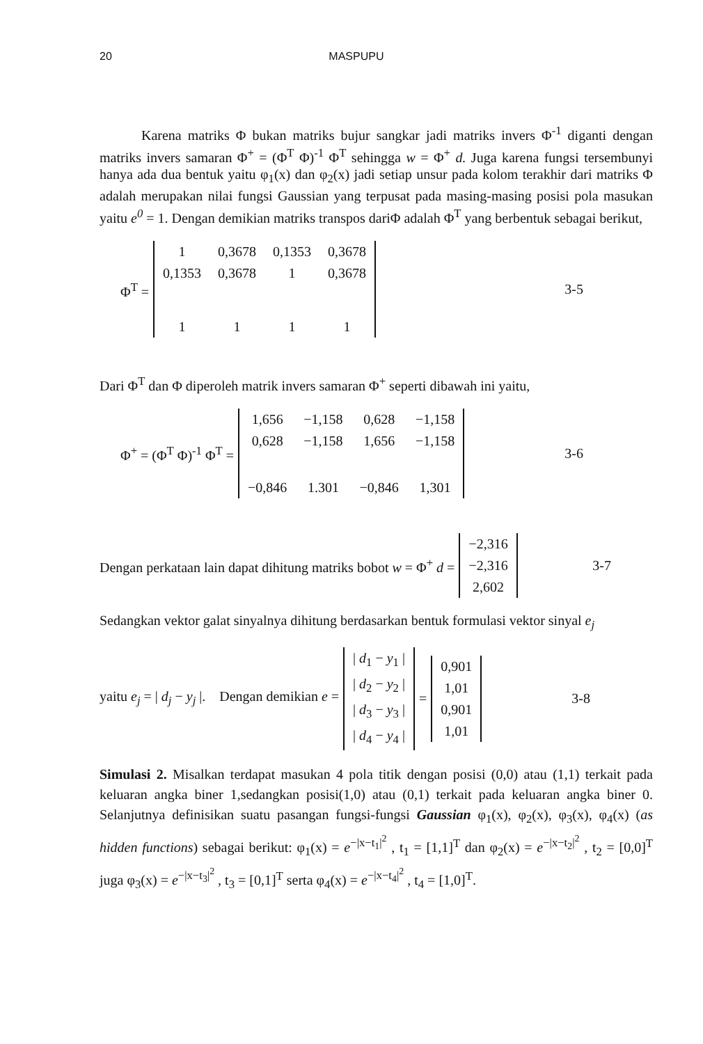20 MASPUPU
Karena matriks Φ bukan matriks bujur sangkar jadi matriks invers Φ<sup>-1</sup> diganti dengan matriks invers samaran Φ<sup>+</sup> = (Φ<sup>T</sup> Φ)<sup>-1</sup> Φ<sup>T</sup> sehingga w = Φ<sup>+</sup> d. Juga karena fungsi tersembunyi hanya ada dua bentuk yaitu φ<sub>1</sub>(x) dan φ<sub>2</sub>(x) jadi setiap unsur pada kolom terakhir dari matriks Φ adalah merupakan nilai fungsi Gaussian yang terpusat pada masing-masing posisi pola masukan yaitu e<sup>0</sup> = 1. Dengan demikian matriks transpos dariΦ adalah Φ<sup>T</sup> yang berbentuk sebagai berikut,
Φ<sup>T</sup> =
| 1 | 0,3678 | 0,1353 | 0,3678 |
| 0,1353 | 0,3678 | 1 | 0,3678 |
| 1 | 1 | 1 | 1 |
3-5
Dari Φ<sup>T</sup> dan Φ diperoleh matrik invers samaran Φ<sup>+</sup> seperti dibawah ini yaitu,
Φ<sup>+</sup> = (Φ<sup>T</sup> Φ)<sup>-1</sup> Φ<sup>T</sup> =
| 1,656 | −1,158 | 0,628 | −1,158 |
| 0,628 | −1,158 | 1,656 | −1,158 |
| −0,846 | 1.301 | −0,846 | 1,301 |
3-6
Dengan perkataan lain dapat dihitung matriks bobot w = Φ<sup>+</sup> d =
| −2,316 |
| −2,316 |
| 2,602 |
3-7
Sedangkan vektor galat sinyalnya dihitung berdasarkan bentuk formulasi vektor sinyal e<sub>j</sub>
yaitu e<sub>j</sub> = | d<sub>j</sub> − y<sub>j</sub> |. Dengan demikian e =
| / d<sub>1</sub> − y<sub>1</sub> / |
| / d<sub>2</sub> − y<sub>2</sub> / |
| / d<sub>3</sub> − y<sub>3</sub> / |
| / d<sub>4</sub> − y<sub>4</sub> / |
=
| 0,901 |
| 1,01 |
| 0,901 |
| 1,01 |
3-8
Simulasi 2. Misalkan terdapat masukan 4 pola titik dengan posisi (0,0) atau (1,1) terkait pada keluaran angka biner 1,sedangkan posisi(1,0) atau (0,1) terkait pada keluaran angka biner 0. Selanjutnya definisikan suatu pasangan fungsi-fungsi Gaussian φ<sub>1</sub>(x), φ<sub>2</sub>(x), φ<sub>3</sub>(x), φ<sub>4</sub>(x) (as hidden functions) sebagai berikut: φ<sub>1</sub>(x) = e<sup>−|x−t<sub>1</sub>|<sup>2</sup></sup> , t<sub>1</sub> = [1,1]<sup>T</sup> dan φ<sub>2</sub>(x) = e<sup>−|x−t<sub>2</sub>|<sup>2</sup></sup> , t<sub>2</sub> = [0,0]<sup>T</sup> juga φ<sub>3</sub>(x) = e<sup>−|x−t<sub>3</sub>|<sup>2</sup></sup> , t<sub>3</sub> = [0,1]<sup>T</sup> serta φ<sub>4</sub>(x) = e<sup>−|x−t<sub>4</sub>|<sup>2</sup></sup> , t<sub>4</sub> = [1,0]<sup>T</sup>.